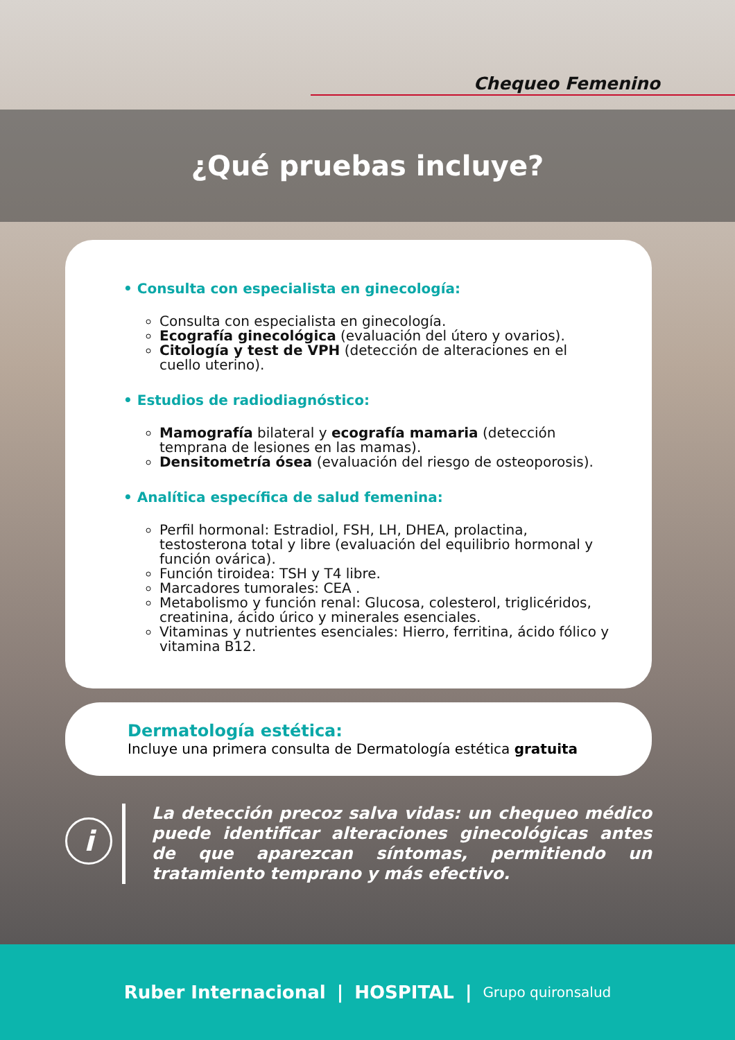Chequeo Femenino
¿Qué pruebas incluye?
• Consulta con especialista en ginecología:
Consulta con especialista en ginecología.
Ecografía ginecológica (evaluación del útero y ovarios).
Citología y test de VPH (detección de alteraciones en el cuello uterino).
• Estudios de radiodiagnóstico:
Mamografía bilateral y ecografía mamaria (detección temprana de lesiones en las mamas).
Densitometría ósea (evaluación del riesgo de osteoporosis).
• Analítica específica de salud femenina:
Perfil hormonal: Estradiol, FSH, LH, DHEA, prolactina, testosterona total y libre (evaluación del equilibrio hormonal y función ovárica).
Función tiroidea: TSH y T4 libre.
Marcadores tumorales: CEA .
Metabolismo y función renal: Glucosa, colesterol, triglicéridos, creatinina, ácido úrico y minerales esenciales.
Vitaminas y nutrientes esenciales: Hierro, ferritina, ácido fólico y vitamina B12.
Dermatología estética:
Incluye una primera consulta de Dermatología estética gratuita
i
La detección precoz salva vidas: un chequeo médico puede identificar alteraciones ginecológicas antes de que aparezcan síntomas, permitiendo un tratamiento temprano y más efectivo.
Ruber Internacional | HOSPITAL | Grupo quironsalud